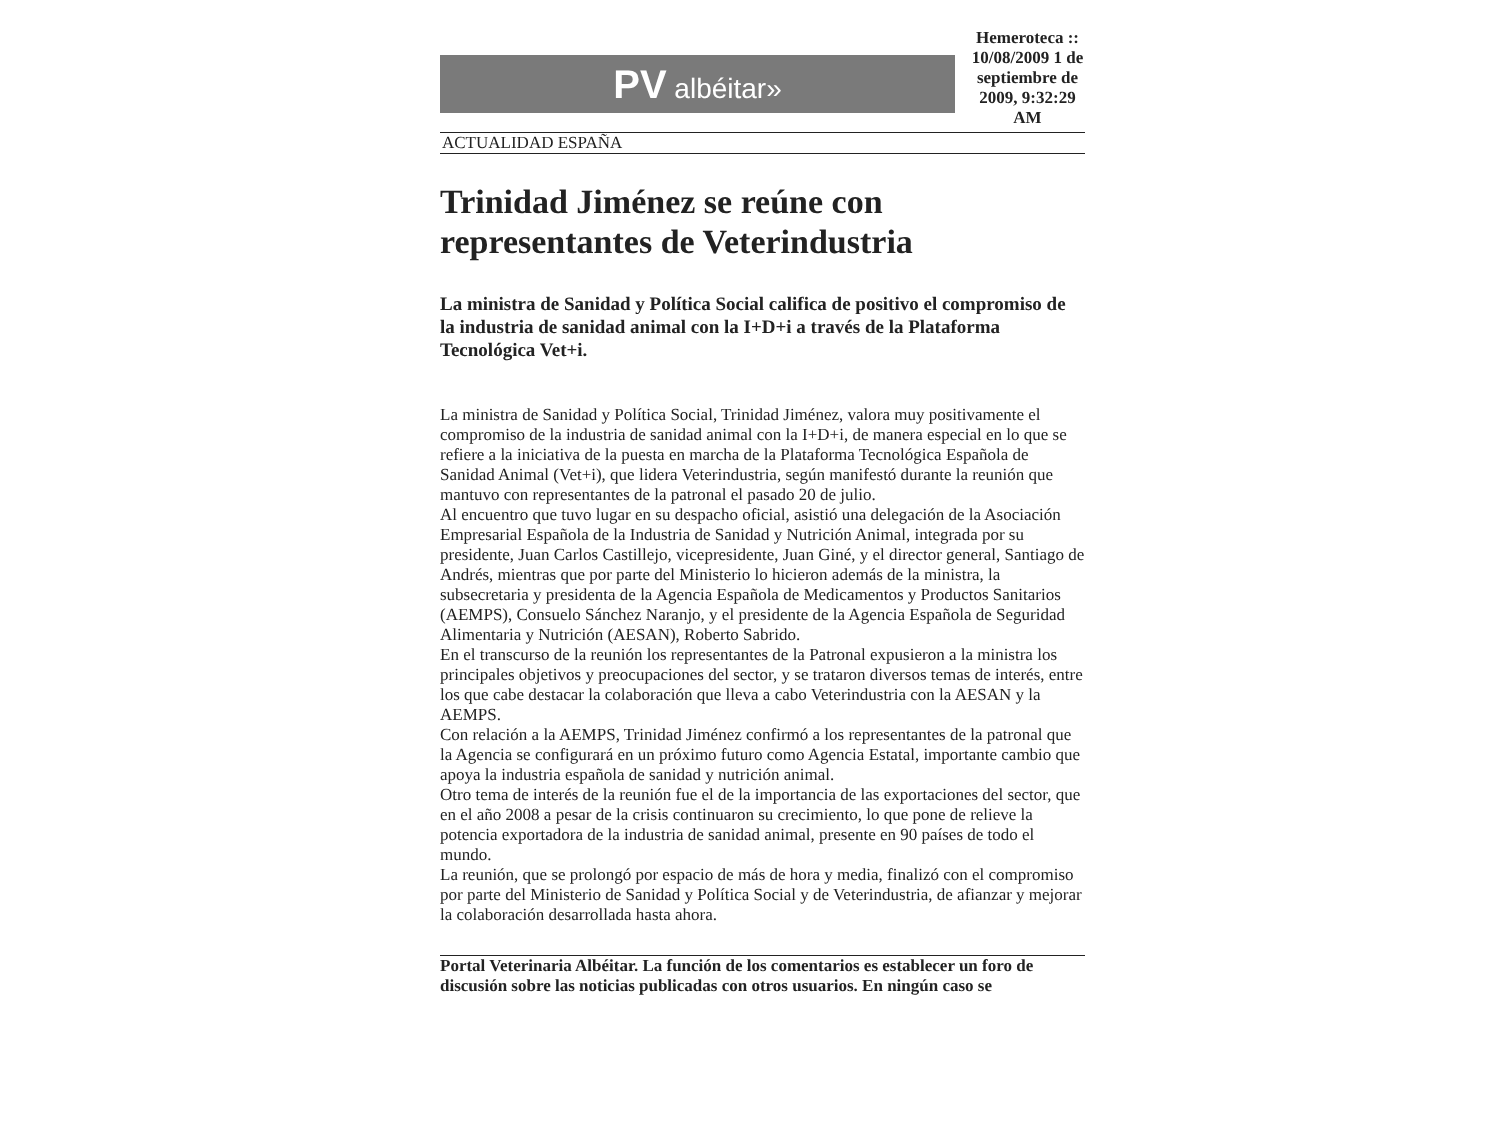PV albéitar»
Hemeroteca :: 10/08/2009 1 de septiembre de 2009, 9:32:29 AM
ACTUALIDAD ESPAÑA
Trinidad Jiménez se reúne con representantes de Veterindustria
La ministra de Sanidad y Política Social califica de positivo el compromiso de la industria de sanidad animal con la I+D+i a través de la Plataforma Tecnológica Vet+i.
La ministra de Sanidad y Política Social, Trinidad Jiménez, valora muy positivamente el compromiso de la industria de sanidad animal con la I+D+i, de manera especial en lo que se refiere a la iniciativa de la puesta en marcha de la Plataforma Tecnológica Española de Sanidad Animal (Vet+i), que lidera Veterindustria, según manifestó durante la reunión que mantuvo con representantes de la patronal el pasado 20 de julio.
Al encuentro que tuvo lugar en su despacho oficial, asistió una delegación de la Asociación Empresarial Española de la Industria de Sanidad y Nutrición Animal, integrada por su presidente, Juan Carlos Castillejo, vicepresidente, Juan Giné, y el director general, Santiago de Andrés, mientras que por parte del Ministerio lo hicieron además de la ministra, la subsecretaria y presidenta de la Agencia Española de Medicamentos y Productos Sanitarios (AEMPS), Consuelo Sánchez Naranjo, y el presidente de la Agencia Española de Seguridad Alimentaria y Nutrición (AESAN), Roberto Sabrido.
En el transcurso de la reunión los representantes de la Patronal expusieron a la ministra los principales objetivos y preocupaciones del sector, y se trataron diversos temas de interés, entre los que cabe destacar la colaboración que lleva a cabo Veterindustria con la AESAN y la AEMPS.
Con relación a la AEMPS, Trinidad Jiménez confirmó a los representantes de la patronal que la Agencia se configurará en un próximo futuro como Agencia Estatal, importante cambio que apoya la industria española de sanidad y nutrición animal.
Otro tema de interés de la reunión fue el de la importancia de las exportaciones del sector, que en el año 2008 a pesar de la crisis continuaron su crecimiento, lo que pone de relieve la potencia exportadora de la industria de sanidad animal, presente en 90 países de todo el mundo.
La reunión, que se prolongó por espacio de más de hora y media, finalizó con el compromiso por parte del Ministerio de Sanidad y Política Social y de Veterindustria, de afianzar y mejorar la colaboración desarrollada hasta ahora.
Portal Veterinaria Albéitar. La función de los comentarios es establecer un foro de discusión sobre las noticias publicadas con otros usuarios. En ningún caso se